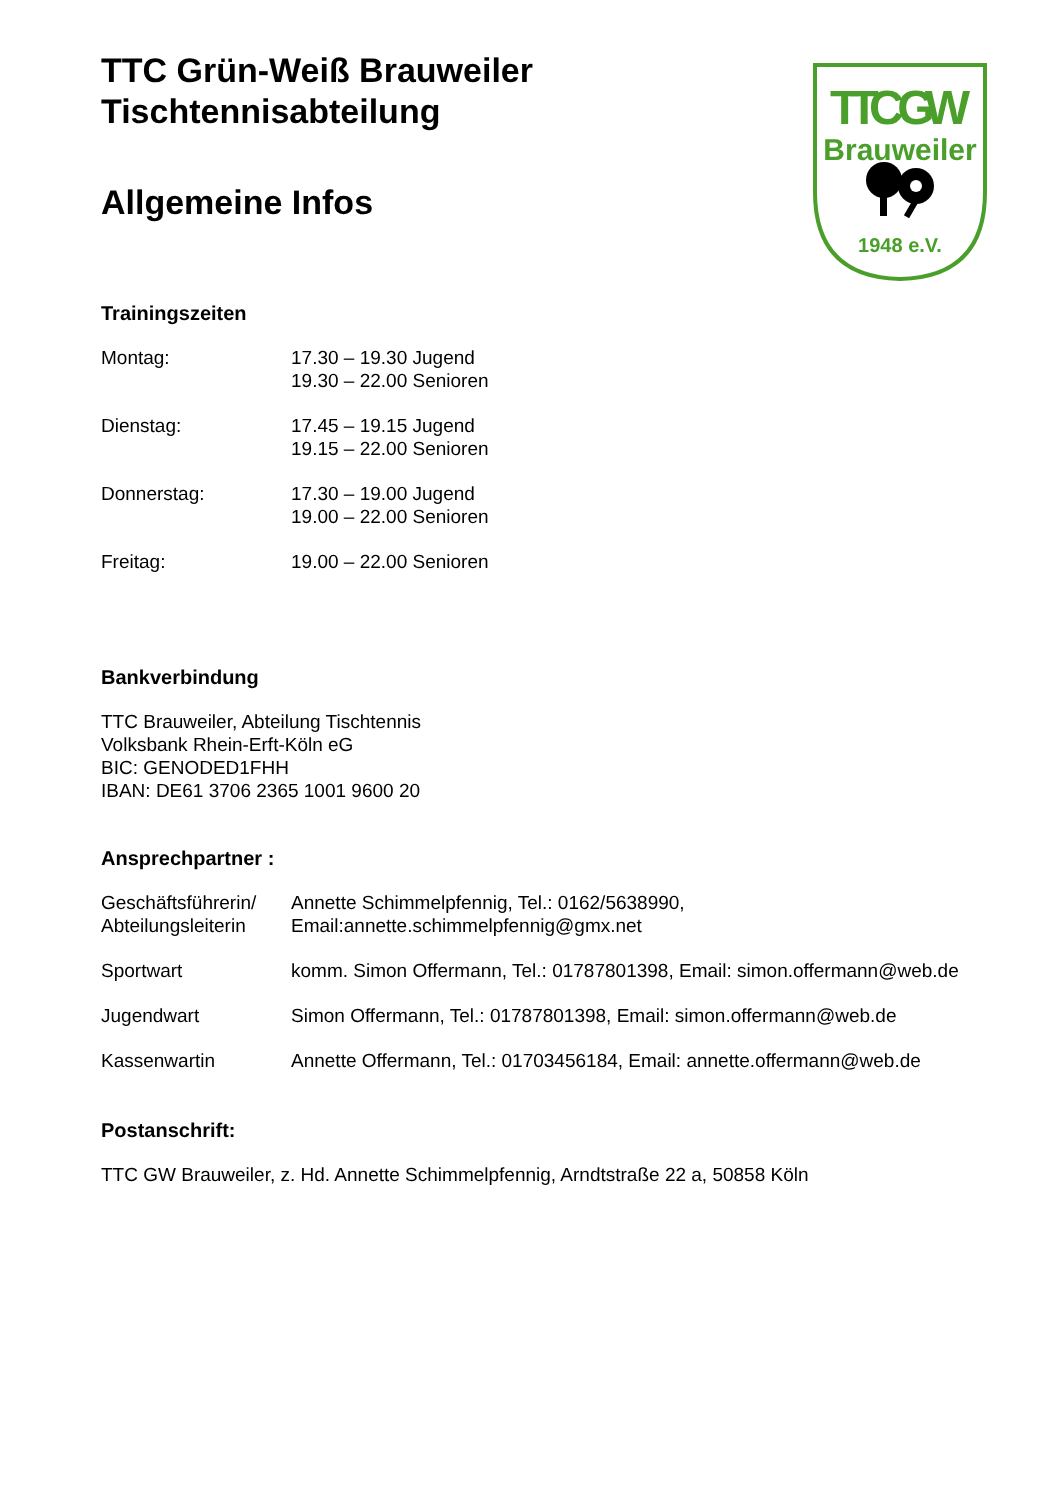TTC Grün-Weiß Brauweiler
Tischtennisabteilung
Allgemeine Infos
Trainingszeiten
Montag: 17.30 – 19.30 Jugend
19.30 – 22.00 Senioren
Dienstag: 17.45 – 19.15 Jugend
19.15 – 22.00 Senioren
Donnerstag: 17.30 – 19.00 Jugend
19.00 – 22.00 Senioren
Freitag: 19.00 – 22.00 Senioren
Bankverbindung
TTC Brauweiler, Abteilung Tischtennis
Volksbank Rhein-Erft-Köln eG
BIC: GENODED1FHH
IBAN: DE61 3706 2365 1001 9600 20
Ansprechpartner :
Geschäftsführerin/
Abteilungsleiterin
Annette Schimmelpfennig, Tel.: 0162/5638990,
Email:annette.schimmelpfennig@gmx.net
Sportwart komm. Simon Offermann, Tel.: 01787801398, Email: simon.offermann@web.de
Jugendwart Simon Offermann, Tel.: 01787801398, Email: simon.offermann@web.de
Kassenwartin Annette Offermann, Tel.: 01703456184, Email: annette.offermann@web.de
Postanschrift:
TTC GW Brauweiler, z. Hd. Annette Schimmelpfennig, Arndtstraße 22 a, 50858 Köln
TTC GW
Brauweiler
1948 e.V.